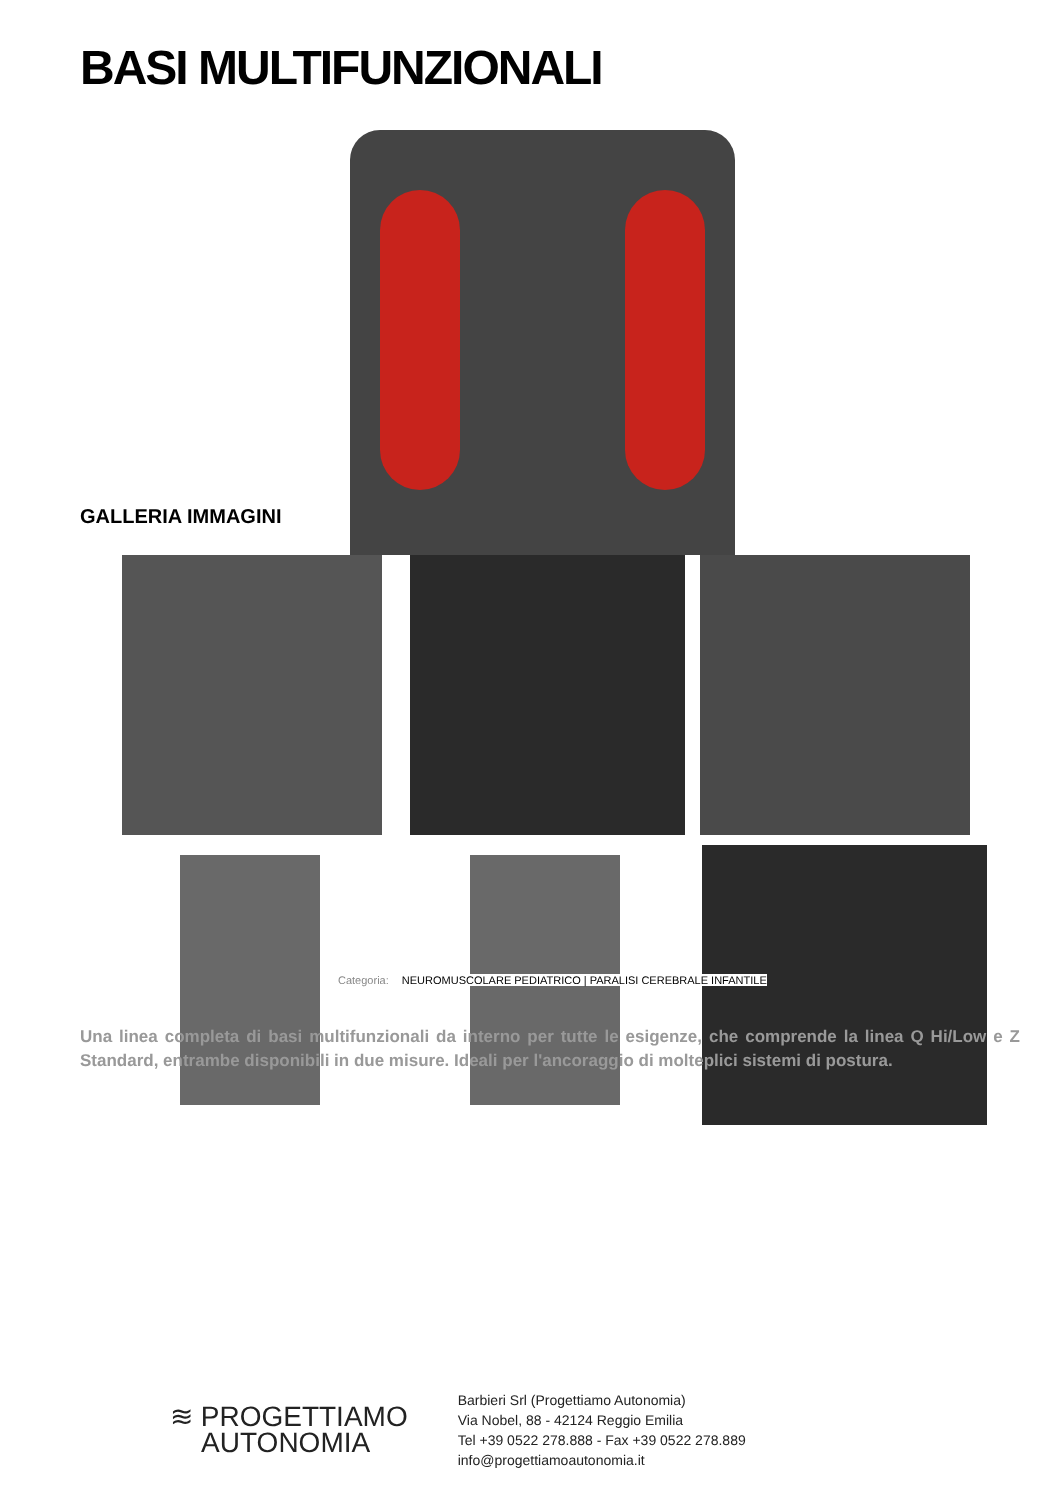BASI MULTIFUNZIONALI
GALLERIA IMMAGINI
Categoria: NEUROMUSCOLARE PEDIATRICO | PARALISI CEREBRALE INFANTILE
Una linea completa di basi multifunzionali da interno per tutte le esigenze, che comprende la linea Q Hi/Low e Z Standard, entrambe disponibili in due misure. Ideali per l'ancoraggio di molteplici sistemi di postura.
≋ PROGETTIAMO
AUTONOMIA
Barbieri Srl (Progettiamo Autonomia)
Via Nobel, 88 - 42124 Reggio Emilia
Tel +39 0522 278.888 - Fax +39 0522 278.889
info@progettiamoautonomia.it